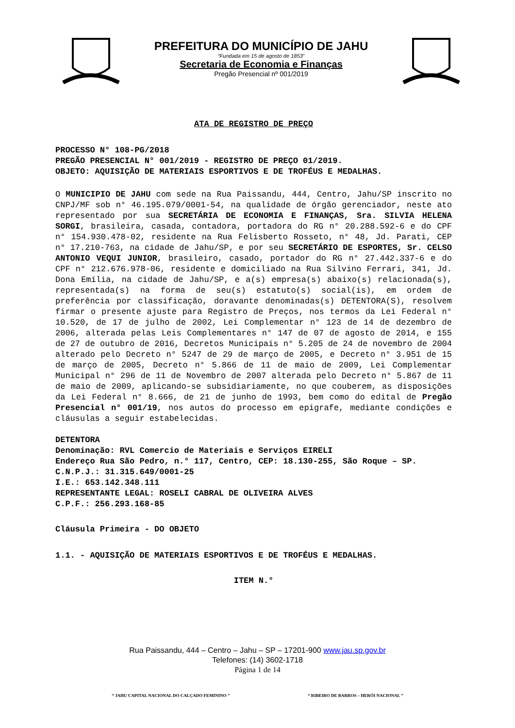PREFEITURA DO MUNICÍPIO DE JAHU
“Fundada em 15 de agosto de 1853”
Secretaria de Economia e Finanças
Pregão Presencial nº 001/2019
ATA DE REGISTRO DE PREÇO
PROCESSO N° 108-PG/2018
PREGÃO PRESENCIAL N° 001/2019 - REGISTRO DE PREÇO 01/2019.
OBJETO: AQUISIÇÃO DE MATERIAIS ESPORTIVOS E DE TROFÉUS E MEDALHAS.
O MUNICIPIO DE JAHU com sede na Rua Paissandu, 444, Centro, Jahu/SP inscrito no CNPJ/MF sob n° 46.195.079/0001-54, na qualidade de órgão gerenciador, neste ato representado por sua SECRETÁRIA DE ECONOMIA E FINANÇAS, Sra. SILVIA HELENA SORGI, brasileira, casada, contadora, portadora do RG n° 20.288.592-6 e do CPF n° 154.930.478-02, residente na Rua Felisberto Rosseto, n° 48, Jd. Parati, CEP n° 17.210-763, na cidade de Jahu/SP, e por seu SECRETÁRIO DE ESPORTES, Sr. CELSO ANTONIO VEQUI JUNIOR, brasileiro, casado, portador do RG n° 27.442.337-6 e do CPF n° 212.676.978-06, residente e domiciliado na Rua Silvino Ferrari, 341, Jd. Dona Emília, na cidade de Jahu/SP, e a(s) empresa(s) abaixo(s) relacionada(s), representada(s) na forma de seu(s) estatuto(s) social(is), em ordem de preferência por classificação, doravante denominadas(s) DETENTORA(S), resolvem firmar o presente ajuste para Registro de Preços, nos termos da Lei Federal n° 10.520, de 17 de julho de 2002, Lei Complementar n° 123 de 14 de dezembro de 2006, alterada pelas Leis Complementares n° 147 de 07 de agosto de 2014, e 155 de 27 de outubro de 2016, Decretos Municipais n° 5.205 de 24 de novembro de 2004 alterado pelo Decreto n° 5247 de 29 de março de 2005, e Decreto n° 3.951 de 15 de março de 2005, Decreto n° 5.866 de 11 de maio de 2009, Lei Complementar Municipal n° 296 de 11 de Novembro de 2007 alterada pelo Decreto n° 5.867 de 11 de maio de 2009, aplicando-se subsidiariamente, no que couberem, as disposições da Lei Federal n° 8.666, de 21 de junho de 1993, bem como do edital de Pregão Presencial n° 001/19, nos autos do processo em epigrafe, mediante condições e cláusulas a seguir estabelecidas.
DETENTORA
Denominação: RVL Comercio de Materiais e Serviços EIRELI
Endereço Rua São Pedro, n.° 117, Centro, CEP: 18.130-255, São Roque – SP.
C.N.P.J.: 31.315.649/0001-25
I.E.: 653.142.348.111
REPRESENTANTE LEGAL: ROSELI CABRAL DE OLIVEIRA ALVES
C.P.F.: 256.293.168-85
Cláusula Primeira - DO OBJETO
1.1. - AQUISIÇÃO DE MATERIAIS ESPORTIVOS E DE TROFÉUS E MEDALHAS.
ITEM N.°
Rua Paissandu, 444 – Centro – Jahu – SP – 17201-900 www.jau.sp.gov.br
Telefones: (14) 3602-1718
Página 1 de 14
“ JAHU CAPITAL NACIONAL DO CALÇADO FEMININO ” “ RIBEIRO DE BARROS – HERÓI NACIONAL ”